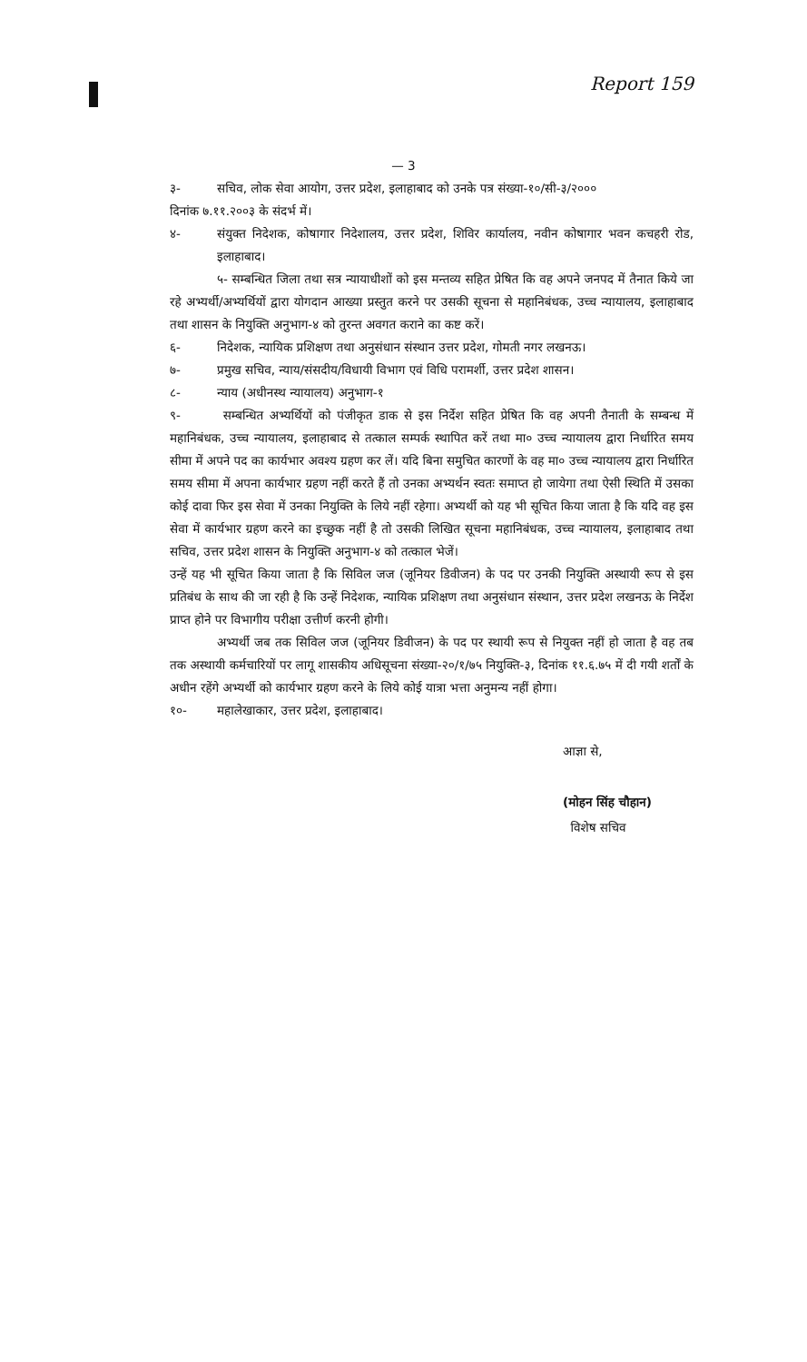Report 159
— 3
३- सचिव, लोक सेवा आयोग, उत्तर प्रदेश, इलाहाबाद को उनके पत्र संख्या-१०/सी-३/२०००
दिनांक ७.११.२००३ के संदर्भ में।
४- संयुक्त निदेशक, कोषागार निदेशालय, उत्तर प्रदेश, शिविर कार्यालय, नवीन कोषागार भवन कचहरी रोड, इलाहाबाद।
५- सम्बन्धित जिला तथा सत्र न्यायाधीशों को इस मन्तव्य सहित प्रेषित कि वह अपने जनपद में तैनात किये जा रहे अभ्यर्थी/अभ्यर्थियों द्वारा योगदान आख्या प्रस्तुत करने पर उसकी सूचना से महानिबंधक, उच्च न्यायालय, इलाहाबाद तथा शासन के नियुक्ति अनुभाग-४ को तुरन्त अवगत कराने का कष्ट करें।
६- निदेशक, न्यायिक प्रशिक्षण तथा अनुसंधान संस्थान उत्तर प्रदेश, गोमती नगर लखनऊ।
७- प्रमुख सचिव, न्याय/संसदीय/विधायी विभाग एवं विधि परामर्शी, उत्तर प्रदेश शासन।
८- न्याय (अधीनस्थ न्यायालय) अनुभाग-१
९- सम्बन्धित अभ्यर्थियों को पंजीकृत डाक से इस निर्देश सहित प्रेषित कि वह अपनी तैनाती के सम्बन्ध में महानिबंधक, उच्च न्यायालय, इलाहाबाद से तत्काल सम्पर्क स्थापित करें तथा मा० उच्च न्यायालय द्वारा निर्धारित समय सीमा में अपने पद का कार्यभार अवश्य ग्रहण कर लें। यदि बिना समुचित कारणों के वह मा० उच्च न्यायालय द्वारा निर्धारित समय सीमा में अपना कार्यभार ग्रहण नहीं करते हैं तो उनका अभ्यर्थन स्वतः समाप्त हो जायेगा तथा ऐसी स्थिति में उसका कोई दावा फिर इस सेवा में उनका नियुक्ति के लिये नहीं रहेगा। अभ्यर्थी को यह भी सूचित किया जाता है कि यदि वह इस सेवा में कार्यभार ग्रहण करने का इच्छुक नहीं है तो उसकी लिखित सूचना महानिबंधक, उच्च न्यायालय, इलाहाबाद तथा सचिव, उत्तर प्रदेश शासन के नियुक्ति अनुभाग-४ को तत्काल भेजें।
उन्हें यह भी सूचित किया जाता है कि सिविल जज (जूनियर डिवीजन) के पद पर उनकी नियुक्ति अस्थायी रूप से इस प्रतिबंध के साथ की जा रही है कि उन्हें निदेशक, न्यायिक प्रशिक्षण तथा अनुसंधान संस्थान, उत्तर प्रदेश लखनऊ के निर्देश प्राप्त होने पर विभागीय परीक्षा उत्तीर्ण करनी होगी।
अभ्यर्थी जब तक सिविल जज (जूनियर डिवीजन) के पद पर स्थायी रूप से नियुक्त नहीं हो जाता है वह तब तक अस्थायी कर्मचारियों पर लागू शासकीय अधिसूचना संख्या-२०/१/७५ नियुक्ति-३, दिनांक ११.६.७५ में दी गयी शर्तों के अधीन रहेंगे अभ्यर्थी को कार्यभार ग्रहण करने के लिये कोई यात्रा भत्ता अनुमन्य नहीं होगा।
१०- महालेखाकार, उत्तर प्रदेश, इलाहाबाद।
आज्ञा से,
(मोहन सिंह चौहान)
विशेष सचिव